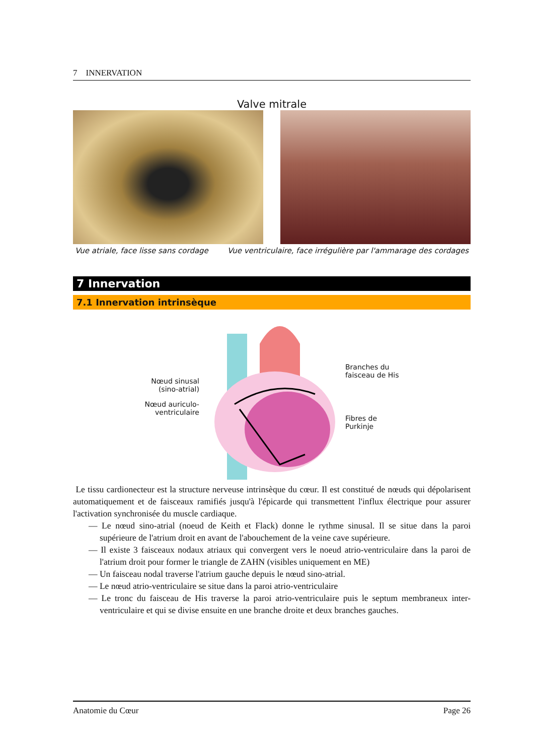7 INNERVATION
Valve mitrale
Vue atriale, face lisse sans cordage Vue ventriculaire, face irrégulière par l'ammarage des cordages
7 Innervation
7.1 Innervation intrinsèque
Nœud sinusal
(sino-atrial)
Nœud auriculo-
ventriculaire
Branches du
faisceau de His
Fibres de
Purkinje
Le tissu cardionecteur est la structure nerveuse intrinsèque du cœur. Il est constitué de nœuds qui dépolarisent automatiquement et de faisceaux ramifiés jusqu'à l'épicarde qui transmettent l'influx électrique pour assurer l'activation synchronisée du muscle cardiaque.
— Le nœud sino-atrial (noeud de Keith et Flack) donne le rythme sinusal. Il se situe dans la paroi supérieure de l'atrium droit en avant de l'abouchement de la veine cave supérieure.
— Il existe 3 faisceaux nodaux atriaux qui convergent vers le noeud atrio-ventriculaire dans la paroi de l'atrium droit pour former le triangle de ZAHN (visibles uniquement en ME)
— Un faisceau nodal traverse l'atrium gauche depuis le nœud sino-atrial.
— Le nœud atrio-ventriculaire se situe dans la paroi atrio-ventriculaire
— Le tronc du faisceau de His traverse la paroi atrio-ventriculaire puis le septum membraneux inter-ventriculaire et qui se divise ensuite en une branche droite et deux branches gauches.
Anatomie du Cœur Page 26